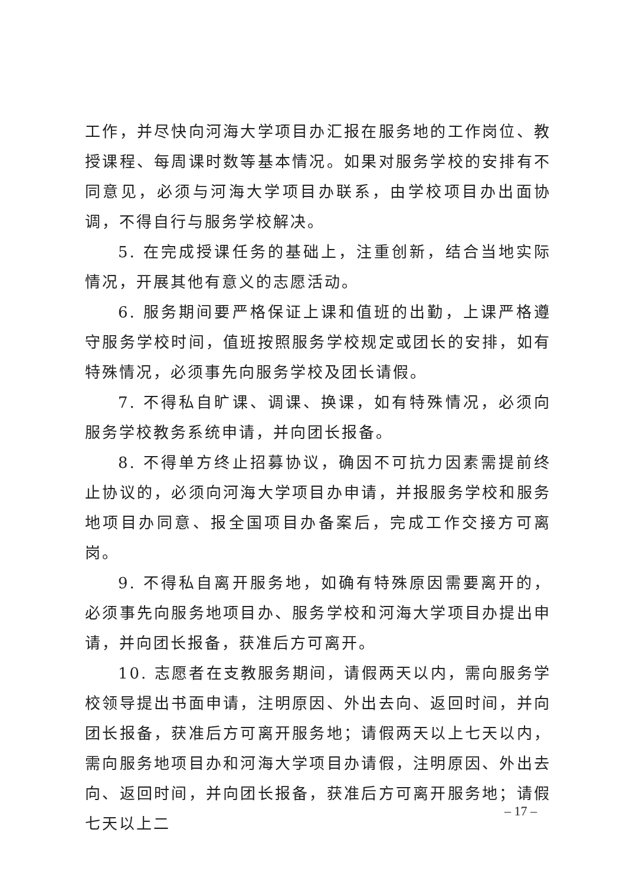工作，并尽快向河海大学项目办汇报在服务地的工作岗位、教授课程、每周课时数等基本情况。如果对服务学校的安排有不同意见，必须与河海大学项目办联系，由学校项目办出面协调，不得自行与服务学校解决。
5. 在完成授课任务的基础上，注重创新，结合当地实际情况，开展其他有意义的志愿活动。
6. 服务期间要严格保证上课和值班的出勤，上课严格遵守服务学校时间，值班按照服务学校规定或团长的安排，如有特殊情况，必须事先向服务学校及团长请假。
7. 不得私自旷课、调课、换课，如有特殊情况，必须向服务学校教务系统申请，并向团长报备。
8. 不得单方终止招募协议，确因不可抗力因素需提前终止协议的，必须向河海大学项目办申请，并报服务学校和服务地项目办同意、报全国项目办备案后，完成工作交接方可离岗。
9. 不得私自离开服务地，如确有特殊原因需要离开的，必须事先向服务地项目办、服务学校和河海大学项目办提出申请，并向团长报备，获准后方可离开。
10. 志愿者在支教服务期间，请假两天以内，需向服务学校领导提出书面申请，注明原因、外出去向、返回时间，并向团长报备，获准后方可离开服务地；请假两天以上七天以内，需向服务地项目办和河海大学项目办请假，注明原因、外出去向、返回时间，并向团长报备，获准后方可离开服务地；请假七天以上二
– 17 –